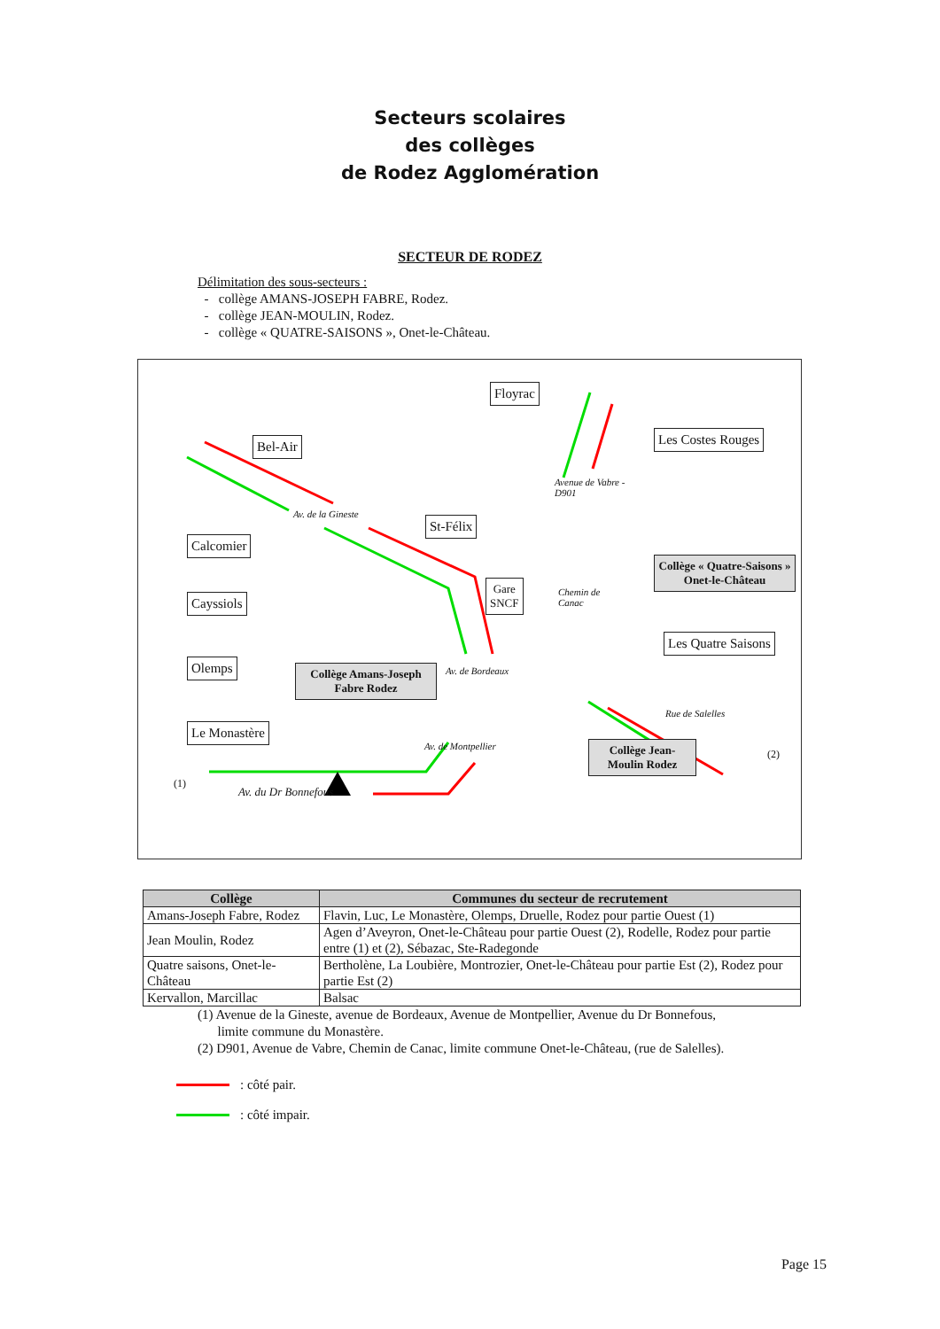Secteurs scolaires
des collèges
de Rodez Agglomération
SECTEUR DE RODEZ
Délimitation des sous-secteurs :
- collège AMANS-JOSEPH FABRE, Rodez.
- collège JEAN-MOULIN, Rodez.
- collège « QUATRE-SAISONS », Onet-le-Château.
Floyrac
Bel-Air Les Costes Rouges
Avenue de Vabre -
D901
Av. de la Gineste
St-Félix
Calcomier
Collège « Quatre-Saisons » Onet-le-Château
Gare
SNCF
Chemin de
Canac
Cayssiols
Les Quatre Saisons
Olemps
Collège Amans-Joseph Fabre Rodez
Av. de Bordeaux
Rue de Salelles
Le Monastère
Av. de Montpellier
Collège Jean-Moulin Rodez
(2)
(1)
Av. du Dr Bonnefous
| Collège | Communes du secteur de recrutement |
| --- | --- |
| Amans-Joseph Fabre, Rodez | Flavin, Luc, Le Monastère, Olemps, Druelle, Rodez pour partie Ouest (1) |
| Jean Moulin, Rodez | Agen d’Aveyron, Onet-le-Château pour partie Ouest (2), Rodelle, Rodez pour partie entre (1) et (2), Sébazac, Ste-Radegonde |
| Quatre saisons, Onet-le-Château | Bertholène, La Loubière, Montrozier, Onet-le-Château pour partie Est (2), Rodez pour partie Est (2) |
| Kervallon, Marcillac | Balsac |
(1) Avenue de la Gineste, avenue de Bordeaux, Avenue de Montpellier, Avenue du Dr Bonnefous,
limite commune du Monastère.
(2) D901, Avenue de Vabre, Chemin de Canac, limite commune Onet-le-Château, (rue de Salelles).
: côté pair.
: côté impair.
Page 15